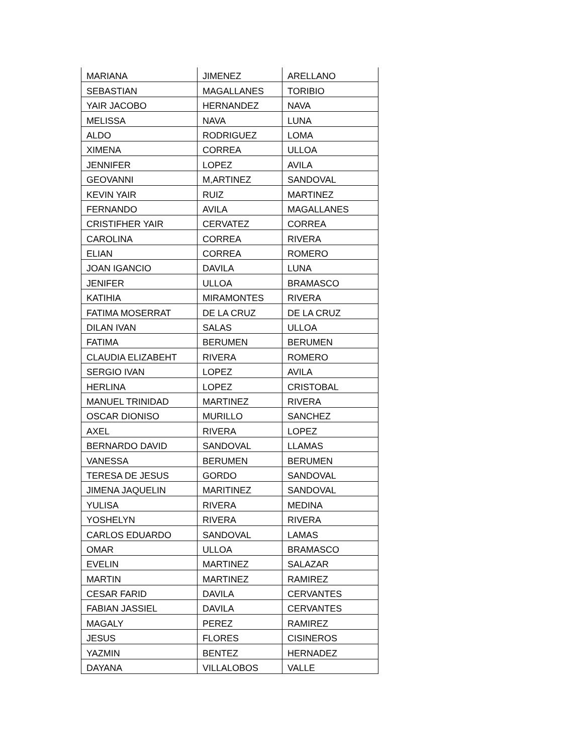| MARIANA | JIMENEZ | ARELLANO |
| SEBASTIAN | MAGALLANES | TORIBIO |
| YAIR JACOBO | HERNANDEZ | NAVA |
| MELISSA | NAVA | LUNA |
| ALDO | RODRIGUEZ | LOMA |
| XIMENA | CORREA | ULLOA |
| JENNIFER | LOPEZ | AVILA |
| GEOVANNI | M,ARTINEZ | SANDOVAL |
| KEVIN YAIR | RUIZ | MARTINEZ |
| FERNANDO | AVILA | MAGALLANES |
| CRISTIFHER YAIR | CERVATEZ | CORREA |
| CAROLINA | CORREA | RIVERA |
| ELIAN | CORREA | ROMERO |
| JOAN IGANCIO | DAVILA | LUNA |
| JENIFER | ULLOA | BRAMASCO |
| KATIHIA | MIRAMONTES | RIVERA |
| FATIMA MOSERRAT | DE LA CRUZ | DE LA CRUZ |
| DILAN IVAN | SALAS | ULLOA |
| FATIMA | BERUMEN | BERUMEN |
| CLAUDIA ELIZABEHT | RIVERA | ROMERO |
| SERGIO IVAN | LOPEZ | AVILA |
| HERLINA | LOPEZ | CRISTOBAL |
| MANUEL TRINIDAD | MARTINEZ | RIVERA |
| OSCAR DIONISO | MURILLO | SANCHEZ |
| AXEL | RIVERA | LOPEZ |
| BERNARDO DAVID | SANDOVAL | LLAMAS |
| VANESSA | BERUMEN | BERUMEN |
| TERESA DE JESUS | GORDO | SANDOVAL |
| JIMENA JAQUELIN | MARITINEZ | SANDOVAL |
| YULISA | RIVERA | MEDINA |
| YOSHELYN | RIVERA | RIVERA |
| CARLOS EDUARDO | SANDOVAL | LAMAS |
| OMAR | ULLOA | BRAMASCO |
| EVELIN | MARTINEZ | SALAZAR |
| MARTIN | MARTINEZ | RAMIREZ |
| CESAR FARID | DAVILA | CERVANTES |
| FABIAN JASSIEL | DAVILA | CERVANTES |
| MAGALY | PEREZ | RAMIREZ |
| JESUS | FLORES | CISINEROS |
| YAZMIN | BENTEZ | HERNADEZ |
| DAYANA | VILLALOBOS | VALLE |